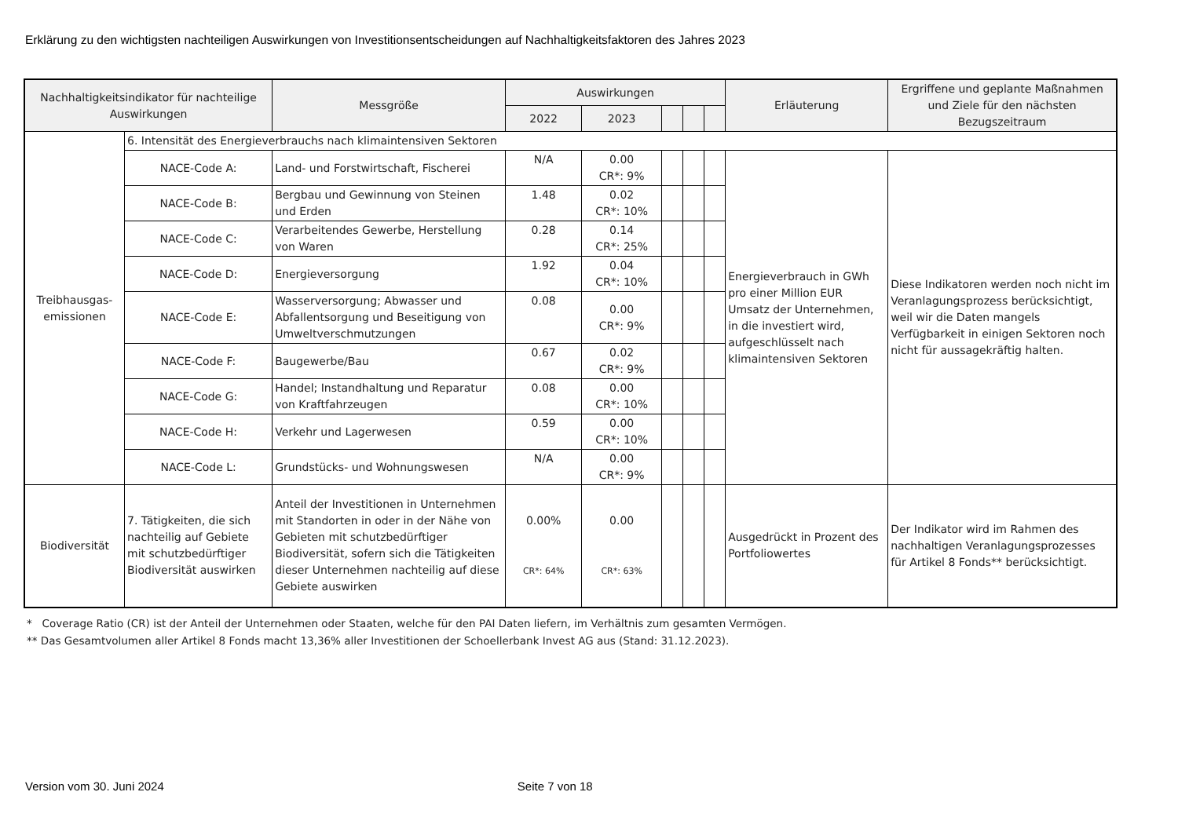Erklärung zu den wichtigsten nachteiligen Auswirkungen von Investitionsentscheidungen auf Nachhaltigkeitsfaktoren des Jahres 2023
| Nachhaltigkeitsindikator für nachteilige Auswirkungen | | Messgröße | Auswirkungen | | | | | Erläuterung | Ergriffene und geplante Maßnahmen und Ziele für den nächsten Bezugszeitraum |
| --- | --- | --- | --- | --- | --- | --- | --- | --- | --- |
| | | | 2022 | 2023 | | | | | |
| Treibhausgas-emissionen | 6. Intensität des Energieverbrauchs nach klimaintensiven Sektoren | | | | | | | | |
| | NACE-Code A: | Land- und Forstwirtschaft, Fischerei | N/A | 0.00 CR*: 9% | | | | Energieverbrauch in GWh pro einer Million EUR Umsatz der Unternehmen, in die investiert wird, aufgeschlüsselt nach klimaintensiven Sektoren | Diese Indikatoren werden noch nicht im Veranlagungsprozess berücksichtigt, weil wir die Daten mangels Verfügbarkeit in einigen Sektoren noch nicht für aussagekräftig halten. |
| | NACE-Code B: | Bergbau und Gewinnung von Steinen und Erden | 1.48 | 0.02 CR*: 10% | | | | | |
| | NACE-Code C: | Verarbeitendes Gewerbe, Herstellung von Waren | 0.28 | 0.14 CR*: 25% | | | | | |
| | NACE-Code D: | Energieversorgung | 1.92 | 0.04 CR*: 10% | | | | | |
| | NACE-Code E: | Wasserversorgung; Abwasser und Abfallentsorgung und Beseitigung von Umweltverschmutzungen | 0.08 | 0.00 CR*: 9% | | | | | |
| | NACE-Code F: | Baugewerbe/Bau | 0.67 | 0.02 CR*: 9% | | | | | |
| | NACE-Code G: | Handel; Instandhaltung und Reparatur von Kraftfahrzeugen | 0.08 | 0.00 CR*: 10% | | | | | |
| | NACE-Code H: | Verkehr und Lagerwesen | 0.59 | 0.00 CR*: 10% | | | | | |
| | NACE-Code L: | Grundstücks- und Wohnungswesen | N/A | 0.00 CR*: 9% | | | | | |
| Biodiversität | 7. Tätigkeiten, die sich nachteilig auf Gebiete mit schutzbedürftiger Biodiversität auswirken | Anteil der Investitionen in Unternehmen mit Standorten in oder in der Nähe von Gebieten mit schutzbedürftiger Biodiversität, sofern sich die Tätigkeiten dieser Unternehmen nachteilig auf diese Gebiete auswirken | 0.00% CR*: 64% | 0.00 CR*: 63% | | | | Ausgedrückt in Prozent des Portfoliowertes | Der Indikator wird im Rahmen des nachhaltigen Veranlagungsprozesses für Artikel 8 Fonds** berücksichtigt. |
* Coverage Ratio (CR) ist der Anteil der Unternehmen oder Staaten, welche für den PAI Daten liefern, im Verhältnis zum gesamten Vermögen.
** Das Gesamtvolumen aller Artikel 8 Fonds macht 13,36% aller Investitionen der Schoellerbank Invest AG aus (Stand: 31.12.2023).
Version vom 30. Juni 2024 Seite 7 von 18